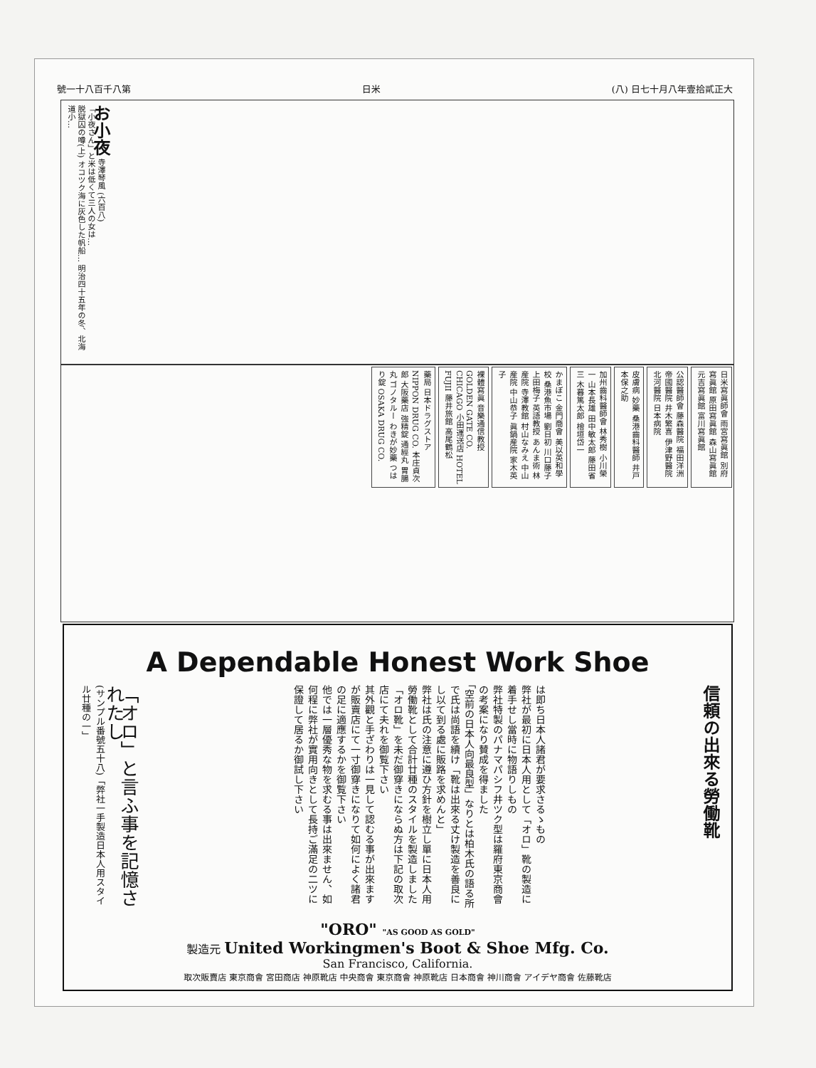號一十八百千八第 日米 (八) 日七十月八年壹拾貳正大
お小夜 寺澤琴風 (六百八)
「小夜さん」と米は低くて三人の女は…
脱獄囚の噂(上) オコツク海に灰色した帆船… 明治四十五年の冬、北海道小…
日米寫眞師會 雨宮寫眞館 別府寫眞館 原田寫眞館 森山寫眞館 元吉寫眞館 富川寫眞館
公認醫師會 藤森醫院 福田洋洲 帝國醫院 井木繁喜 伊津野醫院 北河醫院 日本病院
皮膚病 妙藥 桑港齒科醫師 井戸本保之助
加州齒科醫師會 林秀樹 小川榮一 山本長雄 田中敏太郎 藤田省三 木暮篤太郎 檜垣岱一
かまぼこ 金門商會 美以英和學校 桑港魚市場 劉日初 川口藤子 上田梅子 英語教授 あんま術 林産院 寺澤教館 村山なみえ 中山産院 中山恭子 眞鍋産院 家木英子
裸體寫眞 音樂通信教授 GOLDEN GATE CO. CHICAGO 小田運送店 HOTEL FUJII 藤井旅館 高尾鶴松
藥局 日本ドラグストア NIPPON DRUG CO. 本庄貞次郎 大阪藥店 強精錠 通經丸 胃腸丸 ゴノタルー わきが妙藥 つはり錠 OSAKA DRUG CO.
A Dependable Honest Work Shoe
信頼の出來る勞働靴
は即ち日本人諸君が要求さるゝもの
弊社が最初に日本人用として「オロ」靴の製造に着手せし當時に物語りしもの
弊社特製のパナマパシフ井ツク型は羅府東京商會の考案になり賛成を得ました
「空前の日本人向最良型」なりとは柏木氏の語る所で氏は尚語を續け「靴は出來る丈け製造を善良にし以て到る處に販路を求めんと」
弊社は氏の注意に遵ひ方針を樹立し單に日本人用勞働靴として合計廿種のスタイルを製造しました
「オロ靴」を未だ御穿きにならぬ方は下記の取次店にて夫れを御覧下さい
其外觀と手ざわりは一見して認むる事が出來ますが販賣店にて一寸御穿きになりて如何によく諸君の足に適應するかを御覧下さい
他では一層優秀な物を求むる事は出來ません、如何程に弊社が實用向きとして長持ご滿足の二ツに保證して居るか御試し下さい
「オロ」と言ふ事を記憶されたし
(サンプル番號五十八)「弊社一手製造日本人用スタイル廿種の一」
"ORO" "AS GOOD AS GOLD"
製造元 United Workingmen's Boot & Shoe Mfg. Co.
San Francisco, California.
取次販賣店 東京商會 宮田商店 神原靴店 中央商會 東京商會 神原靴店 日本商會 神川商會 アイデヤ商會 佐藤靴店